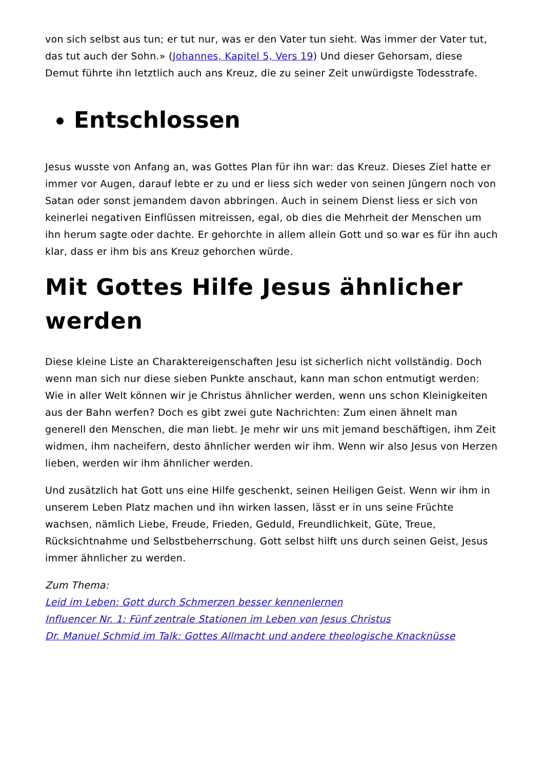von sich selbst aus tun; er tut nur, was er den Vater tun sieht. Was immer der Vater tut, das tut auch der Sohn.» (Johannes, Kapitel 5, Vers 19) Und dieser Gehorsam, diese Demut führte ihn letztlich auch ans Kreuz, die zu seiner Zeit unwürdigste Todesstrafe.
Entschlossen
Jesus wusste von Anfang an, was Gottes Plan für ihn war: das Kreuz. Dieses Ziel hatte er immer vor Augen, darauf lebte er zu und er liess sich weder von seinen Jüngern noch von Satan oder sonst jemandem davon abbringen. Auch in seinem Dienst liess er sich von keinerlei negativen Einflüssen mitreissen, egal, ob dies die Mehrheit der Menschen um ihn herum sagte oder dachte. Er gehorchte in allem allein Gott und so war es für ihn auch klar, dass er ihm bis ans Kreuz gehorchen würde.
Mit Gottes Hilfe Jesus ähnlicher werden
Diese kleine Liste an Charaktereigenschaften Jesu ist sicherlich nicht vollständig. Doch wenn man sich nur diese sieben Punkte anschaut, kann man schon entmutigt werden: Wie in aller Welt können wir je Christus ähnlicher werden, wenn uns schon Kleinigkeiten aus der Bahn werfen? Doch es gibt zwei gute Nachrichten: Zum einen ähnelt man generell den Menschen, die man liebt. Je mehr wir uns mit jemand beschäftigen, ihm Zeit widmen, ihm nacheifern, desto ähnlicher werden wir ihm. Wenn wir also Jesus von Herzen lieben, werden wir ihm ähnlicher werden.
Und zusätzlich hat Gott uns eine Hilfe geschenkt, seinen Heiligen Geist. Wenn wir ihm in unserem Leben Platz machen und ihn wirken lassen, lässt er in uns seine Früchte wachsen, nämlich Liebe, Freude, Frieden, Geduld, Freundlichkeit, Güte, Treue, Rücksichtnahme und Selbstbeherrschung. Gott selbst hilft uns durch seinen Geist, Jesus immer ähnlicher zu werden.
Zum Thema:
Leid im Leben: Gott durch Schmerzen besser kennenlernen
Influencer Nr. 1: Fünf zentrale Stationen im Leben von Jesus Christus
Dr. Manuel Schmid im Talk: Gottes Allmacht und andere theologische Knacknüsse